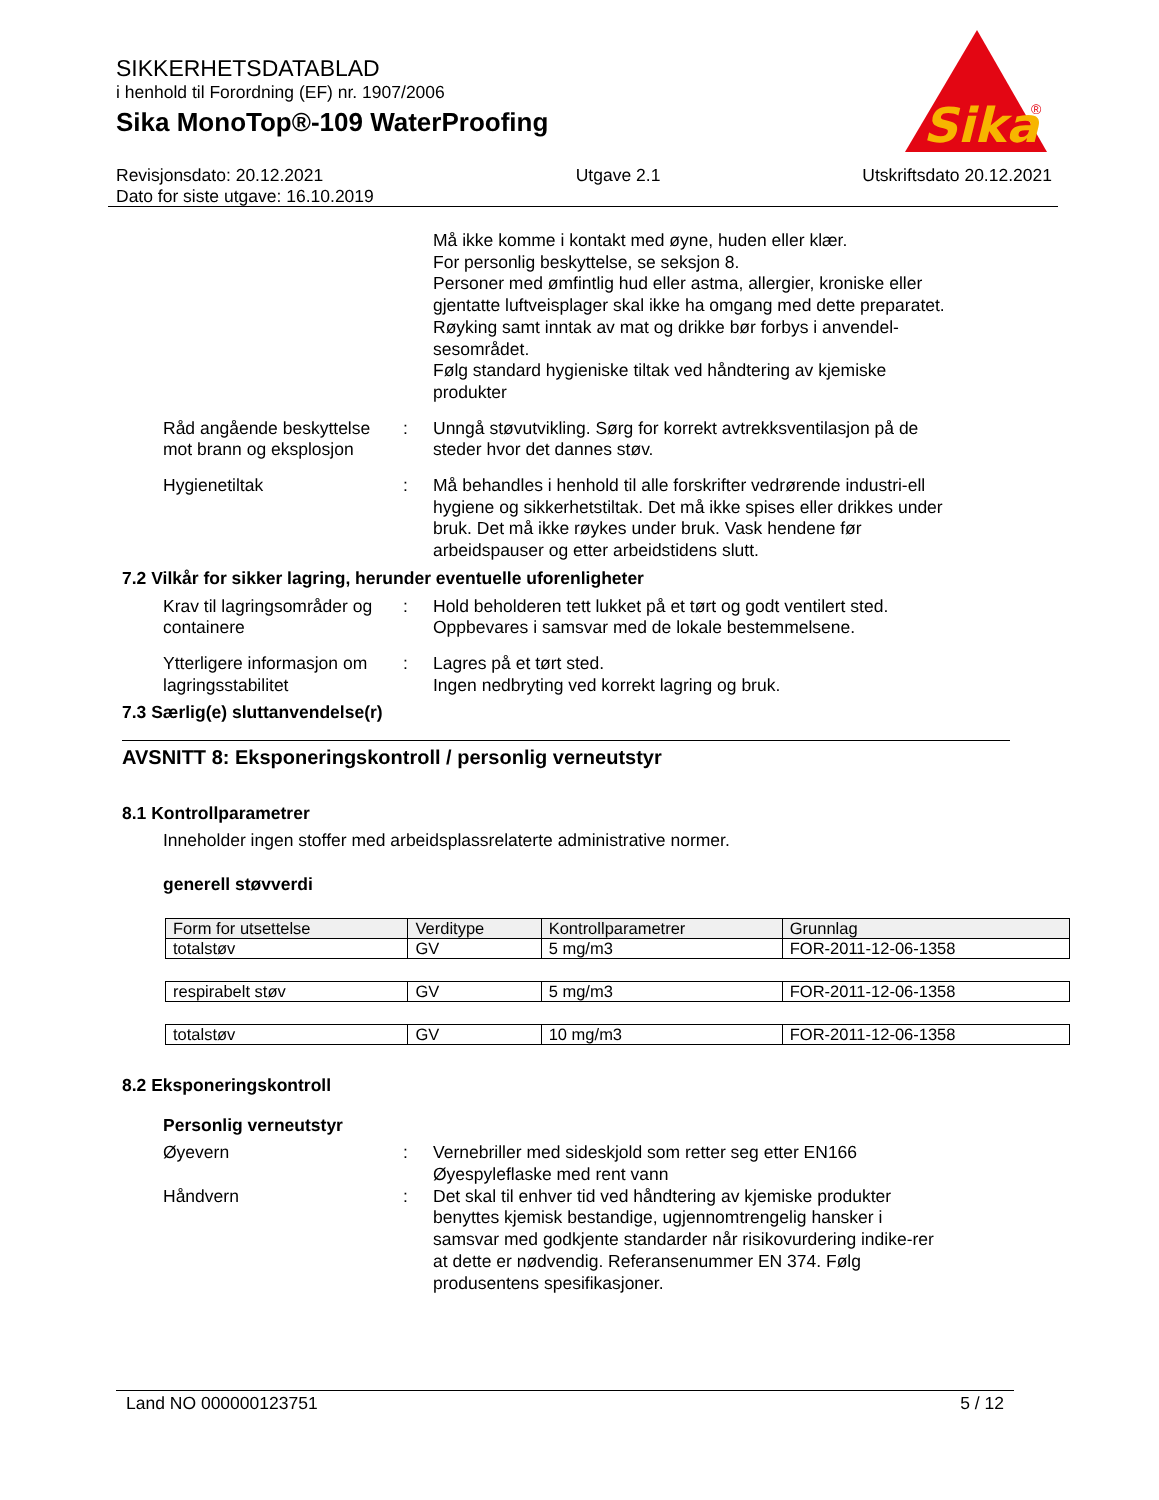SIKKERHETSDATABLAD
i henhold til Forordning (EF) nr. 1907/2006
Sika MonoTop®-109 WaterProofing
Sika
®
Revisjonsdato: 20.12.2021
Dato for siste utgave: 16.10.2019
Utgave 2.1 Utskriftsdato 20.12.2021
Må ikke komme i kontakt med øyne, huden eller klær.
For personlig beskyttelse, se seksjon 8.
Personer med ømfintlig hud eller astma, allergier, kroniske eller gjentatte luftveisplager skal ikke ha omgang med dette preparatet.
Røyking samt inntak av mat og drikke bør forbys i anvendel-sesområdet.
Følg standard hygieniske tiltak ved håndtering av kjemiske produkter
Råd angående beskyttelse mot brann og eksplosjon
: Unngå støvutvikling. Sørg for korrekt avtrekksventilasjon på de steder hvor det dannes støv.
Hygienetiltak : Må behandles i henhold til alle forskrifter vedrørende industri-ell hygiene og sikkerhetstiltak. Det må ikke spises eller drikkes under bruk. Det må ikke røykes under bruk. Vask hendene før arbeidspauser og etter arbeidstidens slutt.
7.2 Vilkår for sikker lagring, herunder eventuelle uforenligheter
Krav til lagringsområder og containere
: Hold beholderen tett lukket på et tørt og godt ventilert sted. Oppbevares i samsvar med de lokale bestemmelsene.
Ytterligere informasjon om lagringsstabilitet
: Lagres på et tørt sted.
Ingen nedbryting ved korrekt lagring og bruk.
7.3 Særlig(e) sluttanvendelse(r)
AVSNITT 8: Eksponeringskontroll / personlig verneutstyr
8.1 Kontrollparametrer
Inneholder ingen stoffer med arbeidsplassrelaterte administrative normer.
generell støvverdi
| Form for utsettelse | Verditype | Kontrollparametrer | Grunnlag |
| --- | --- | --- | --- |
| totalstøv | GV | 5 mg/m3 | FOR-2011-12-06-1358 |
| respirabelt støv | GV | 5 mg/m3 | FOR-2011-12-06-1358 |
| totalstøv | GV | 10 mg/m3 | FOR-2011-12-06-1358 |
8.2 Eksponeringskontroll
Personlig verneutstyr
Øyevern : Vernebriller med sideskjold som retter seg etter EN166
Øyespyleflaske med rent vann
Håndvern : Det skal til enhver tid ved håndtering av kjemiske produkter benyttes kjemisk bestandige, ugjennomtrengelig hansker i samsvar med godkjente standarder når risikovurdering indike-rer at dette er nødvendig. Referansenummer EN 374. Følg produsentens spesifikasjoner.
Land NO 000000123751 5 / 12